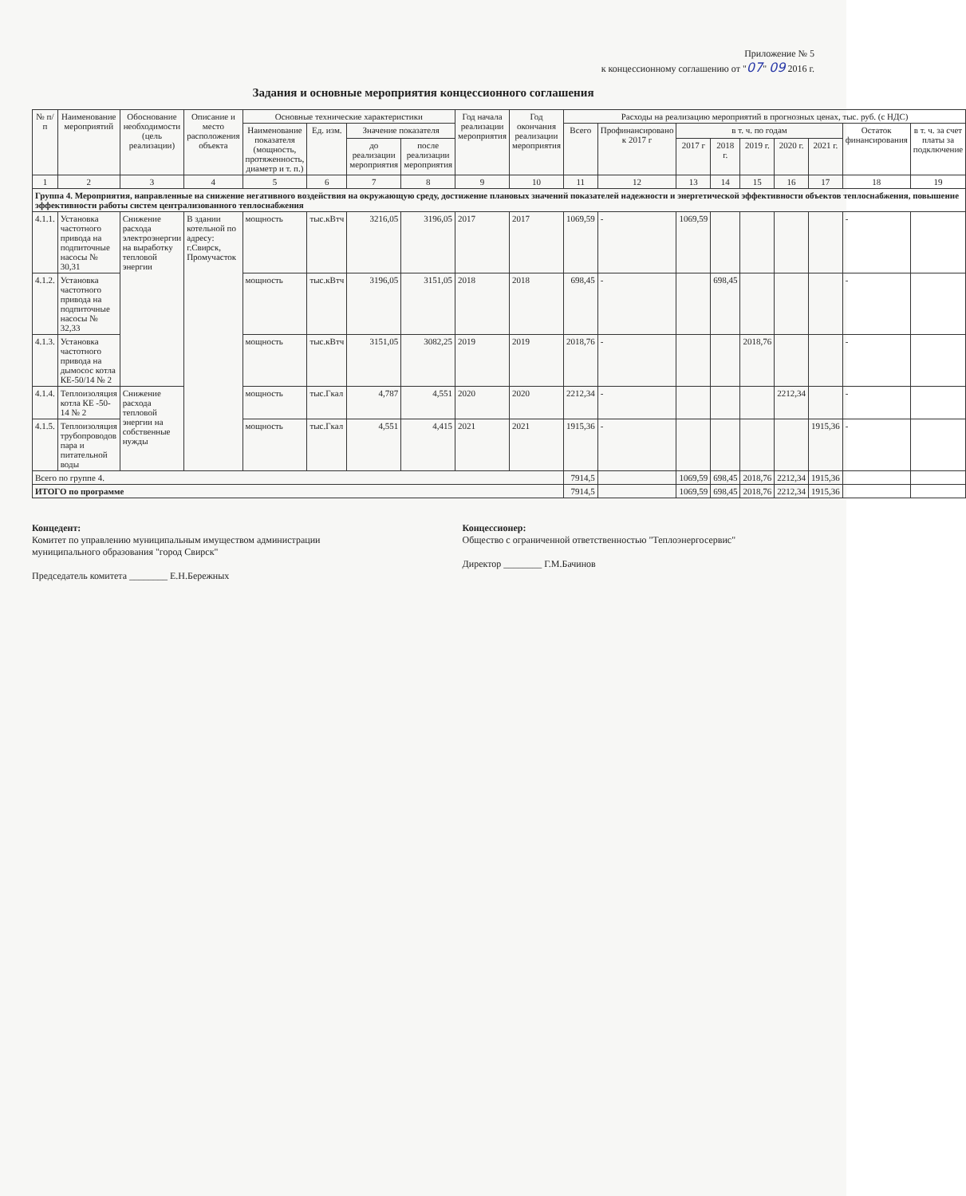Приложение № 5
к концессионному соглашению от "07" 09 2016 г.
Задания и основные мероприятия концессионного соглашения
| № п/п | Наименование мероприятий | Обоснование необходимости (цель реализации) | Описание и место расположения объекта | Основные технические характеристики | | | | Год начала реализации мероприятия | Год окончания реализации мероприятия | Расходы на реализацию мероприятий в прогнозных ценах, тыс. руб. (с НДС) | | | | | | | | |
| --- | --- | --- | --- | --- | --- | --- | --- | --- | --- | --- | --- | --- | --- | --- | --- | --- | --- | --- |
| | | | | Наименование показателя (мощность, протяженность, диаметр и т. п.) | Ед. изм. | Значение показателя | | | | Всего | Профинансировано к 2017 г | в т. ч. по годам | | | | | Остаток финансирования | в т. ч. за счет платы за подключение |
| | | | | | | до реализации мероприятия | после реализации мероприятия | | | | | 2017 г | 2018 г. | 2019 г. | 2020 г. | 2021 г. | | |
| 1 | 2 | 3 | 4 | 5 | 6 | 7 | 8 | 9 | 10 | 11 | 12 | 13 | 14 | 15 | 16 | 17 | 18 | 19 |
| Группа 4. Мероприятия, направленные на снижение негативного воздействия на окружающую среду, достижение плановых значений показателей надежности и энергетической эффективности объектов теплоснабжения, повышение эффективности работы систем централизованного теплоснабжения | | | | | | | | | | | | | | | | | | |
| 4.1.1. | Установка частотного привода на подпиточные насосы № 30,31 | Снижение расхода электроэнергии на выработку тепловой энергии | В здании котельной по адресу: г.Свирск, Промучасток | мощность | тыс.кВтч | 3216,05 | 3196,05 | 2017 | 2017 | 1069,59 | - | 1069,59 | | | | | - | |
| 4.1.2. | Установка частотного привода на подпиточные насосы № 32,33 | | | мощность | тыс.кВтч | 3196,05 | 3151,05 | 2018 | 2018 | 698,45 | - | | 698,45 | | | | - | |
| 4.1.3. | Установка частотного привода на дымосос котла КЕ-50/14 № 2 | | | мощность | тыс.кВтч | 3151,05 | 3082,25 | 2019 | 2019 | 2018,76 | - | | | 2018,76 | | | - | |
| 4.1.4. | Теплоизоляция котла КЕ -50-14 № 2 | Снижение расхода тепловой энергии на собственные нужды | | мощность | тыс.Гкал | 4,787 | 4,551 | 2020 | 2020 | 2212,34 | - | | | | 2212,34 | | - | |
| 4.1.5. | Теплоизоляция трубопроводов пара и питательной воды | | | мощность | тыс.Гкал | 4,551 | 4,415 | 2021 | 2021 | 1915,36 | - | | | | | 1915,36 | - | |
| Всего по группе 4. | | | | | | | | | | 7914,5 | | 1069,59 | 698,45 | 2018,76 | 2212,34 | 1915,36 | | |
| ИТОГО по программе | | | | | | | | | | 7914,5 | | 1069,59 | 698,45 | 2018,76 | 2212,34 | 1915,36 | | |
Концедент:
Комитет по управлению муниципальным имуществом администрации муниципального образования "город Свирск"
Председатель комитета ________ Е.Н.Бережных
Концессионер:
Общество с ограниченной ответственностью "Теплоэнергосервис"
Директор ________ Г.М.Бачинов